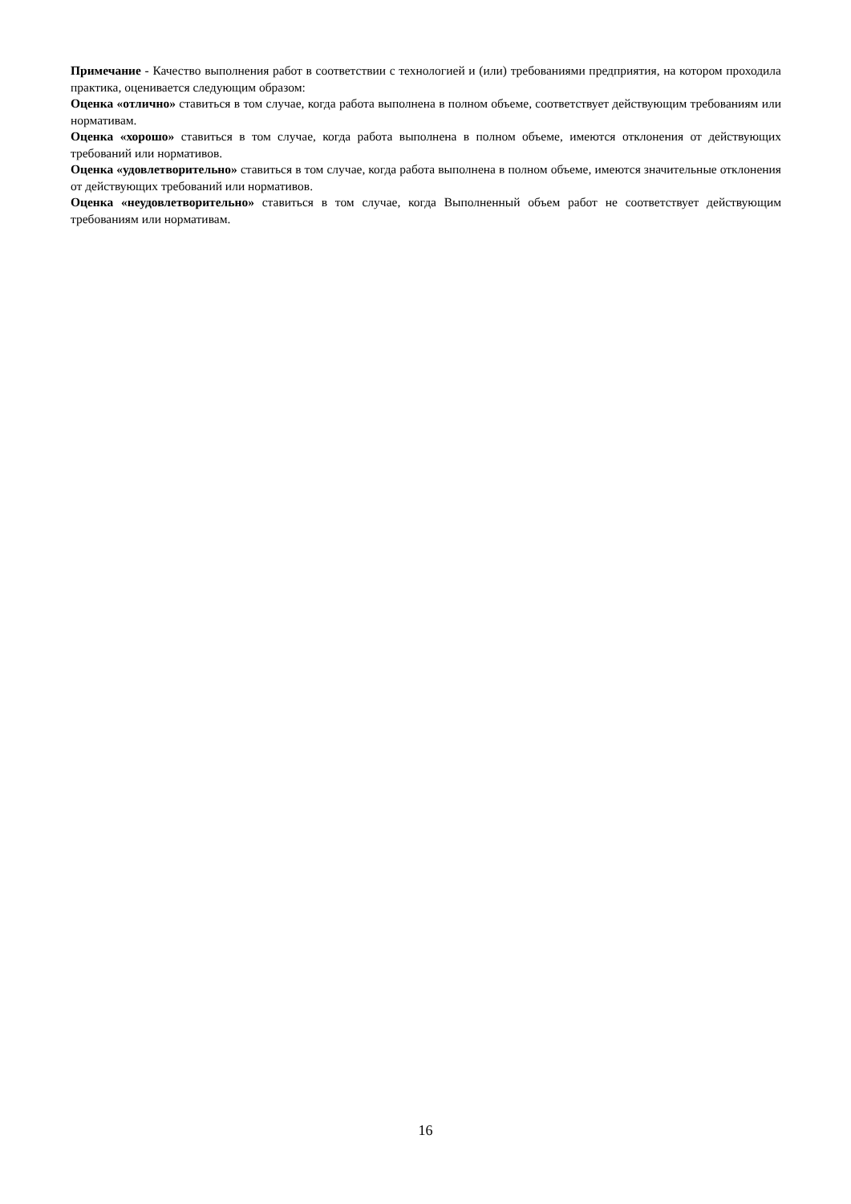Примечание - Качество выполнения работ в соответствии с технологией и (или) требованиями предприятия, на котором проходила практика, оценивается следующим образом:
Оценка «отлично» ставиться в том случае, когда работа выполнена в полном объеме, соответствует действующим требованиям или нормативам.
Оценка «хорошо» ставиться в том случае, когда работа выполнена в полном объеме, имеются отклонения от действующих требований или нормативов.
Оценка «удовлетворительно» ставиться в том случае, когда работа выполнена в полном объеме, имеются значительные отклонения от действующих требований или нормативов.
Оценка «неудовлетворительно» ставиться в том случае, когда Выполненный объем работ не соответствует действующим требованиям или нормативам.
16